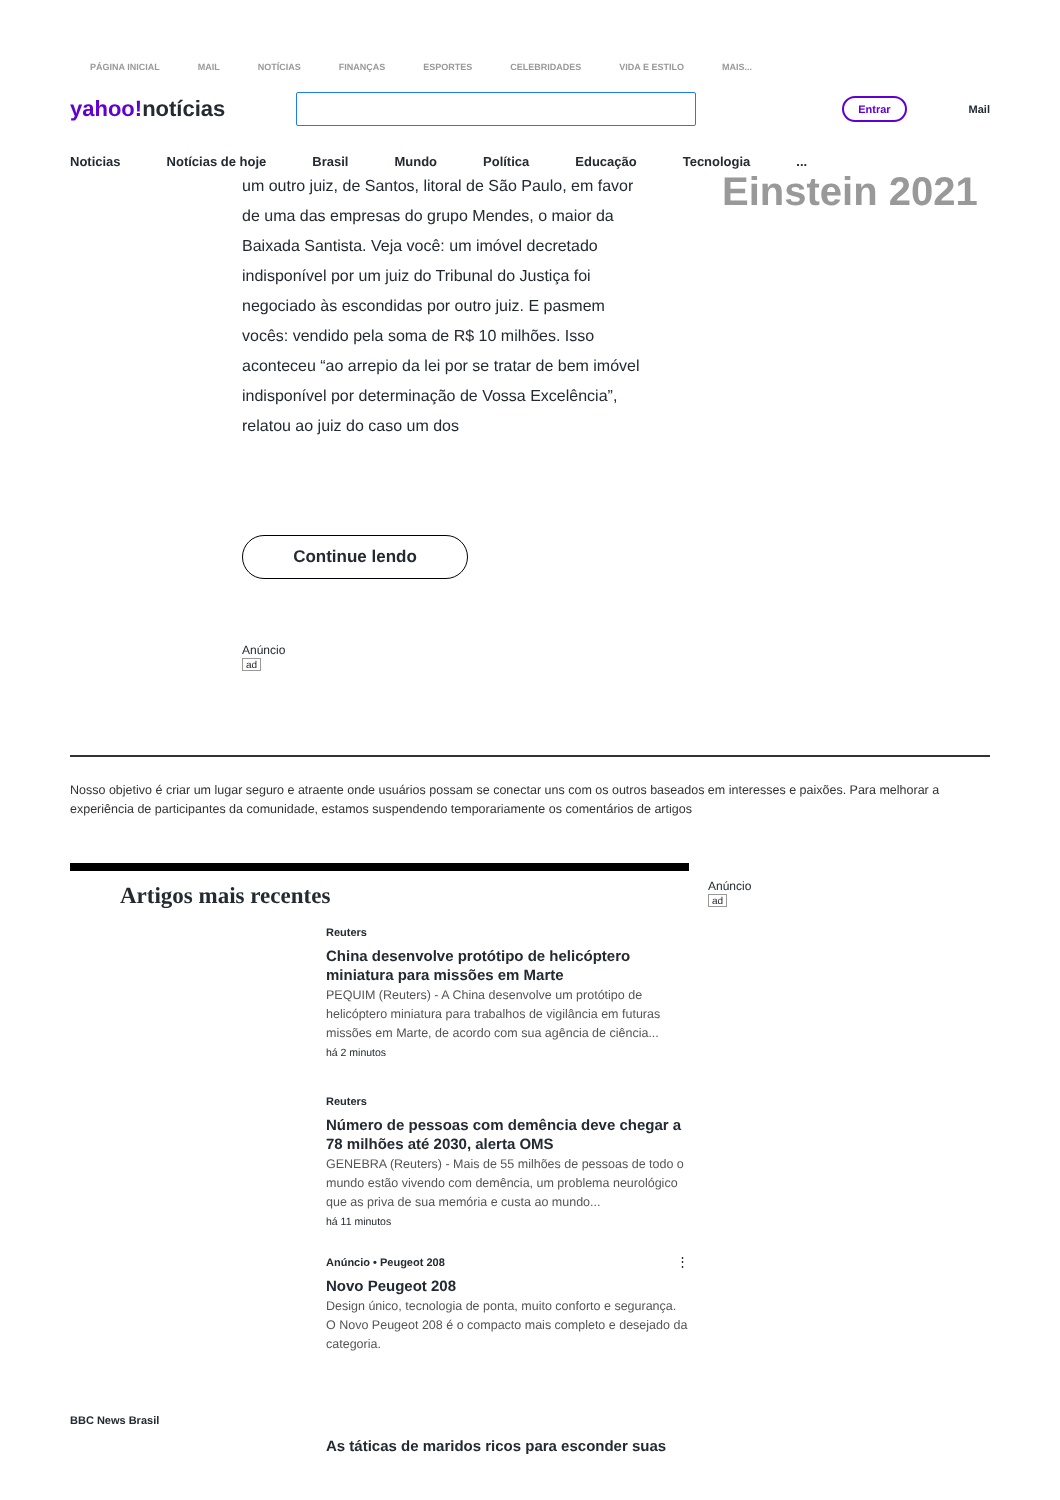PÁGINA INICIAL MAIL NOTÍCIAS FINANÇAS ESPORTES CELEBRIDADES VIDA E ESTILO MAIS...
yahoo!notícias
Entrar
Mail
Noticias Notícias de hoje Brasil Mundo Política Educação Tecnologia...
um outro juiz, de Santos, litoral de São Paulo, em favor de uma das empresas do grupo Mendes, o maior da Baixada Santista. Veja você: um imóvel decretado indisponível por um juiz do Tribunal do Justiça foi negociado às escondidas por outro juiz. E pasmem vocês: vendido pela soma de R$ 10 milhões. Isso aconteceu “ao arrepio da lei por se tratar de bem imóvel indisponível por determinação de Vossa Excelência”, relatou ao juiz do caso um dos
Einstein 2021
Continue lendo
Anúncio
ad
Nosso objetivo é criar um lugar seguro e atraente onde usuários possam se conectar uns com os outros baseados em interesses e paixões. Para melhorar a experiência de participantes da comunidade, estamos suspendendo temporariamente os comentários de artigos
Artigos mais recentes
Reuters
China desenvolve protótipo de helicóptero miniatura para missões em Marte
PEQUIM (Reuters) - A China desenvolve um protótipo de helicóptero miniatura para trabalhos de vigilância em futuras missões em Marte, de acordo com sua agência de ciência...
há 2 minutos
Reuters
Número de pessoas com demência deve chegar a 78 milhões até 2030, alerta OMS
GENEBRA (Reuters) - Mais de 55 milhões de pessoas de todo o mundo estão vivendo com demência, um problema neurológico que as priva de sua memória e custa ao mundo...
há 11 minutos
Anúncio • Peugeot 208 ⋮
Novo Peugeot 208
Design único, tecnologia de ponta, muito conforto e segurança. O Novo Peugeot 208 é o compacto mais completo e desejado da categoria.
BBC News Brasil
As táticas de maridos ricos para esconder suas
Anúncio
ad